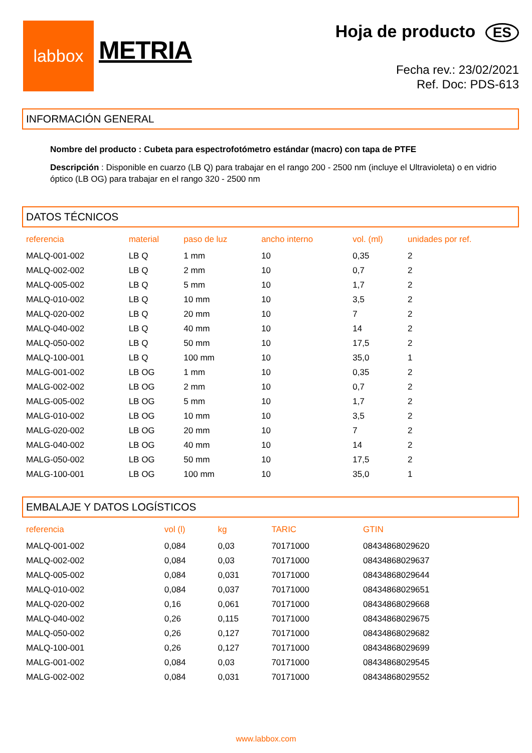labbox
METRIA
Hoja de producto ES
Fecha rev.: 23/02/2021
Ref. Doc: PDS-613
INFORMACIÓN GENERAL
Nombre del producto : Cubeta para espectrofotómetro estándar (macro) con tapa de PTFE
Descripción : Disponible en cuarzo (LB Q) para trabajar en el rango 200 - 2500 nm (incluye el Ultravioleta) o en vidrio óptico (LB OG) para trabajar en el rango 320 - 2500 nm
DATOS TÉCNICOS
| referencia | material | paso de luz | ancho interno | vol. (ml) | unidades por ref. |
| --- | --- | --- | --- | --- | --- |
| MALQ-001-002 | LB Q | 1 mm | 10 | 0,35 | 2 |
| MALQ-002-002 | LB Q | 2 mm | 10 | 0,7 | 2 |
| MALQ-005-002 | LB Q | 5 mm | 10 | 1,7 | 2 |
| MALQ-010-002 | LB Q | 10 mm | 10 | 3,5 | 2 |
| MALQ-020-002 | LB Q | 20 mm | 10 | 7 | 2 |
| MALQ-040-002 | LB Q | 40 mm | 10 | 14 | 2 |
| MALQ-050-002 | LB Q | 50 mm | 10 | 17,5 | 2 |
| MALQ-100-001 | LB Q | 100 mm | 10 | 35,0 | 1 |
| MALG-001-002 | LB OG | 1 mm | 10 | 0,35 | 2 |
| MALG-002-002 | LB OG | 2 mm | 10 | 0,7 | 2 |
| MALG-005-002 | LB OG | 5 mm | 10 | 1,7 | 2 |
| MALG-010-002 | LB OG | 10 mm | 10 | 3,5 | 2 |
| MALG-020-002 | LB OG | 20 mm | 10 | 7 | 2 |
| MALG-040-002 | LB OG | 40 mm | 10 | 14 | 2 |
| MALG-050-002 | LB OG | 50 mm | 10 | 17,5 | 2 |
| MALG-100-001 | LB OG | 100 mm | 10 | 35,0 | 1 |
EMBALAJE Y DATOS LOGÍSTICOS
| referencia | vol (l) | kg | TARIC | GTIN |
| --- | --- | --- | --- | --- |
| MALQ-001-002 | 0,084 | 0,03 | 70171000 | 08434868029620 |
| MALQ-002-002 | 0,084 | 0,03 | 70171000 | 08434868029637 |
| MALQ-005-002 | 0,084 | 0,031 | 70171000 | 08434868029644 |
| MALQ-010-002 | 0,084 | 0,037 | 70171000 | 08434868029651 |
| MALQ-020-002 | 0,16 | 0,061 | 70171000 | 08434868029668 |
| MALQ-040-002 | 0,26 | 0,115 | 70171000 | 08434868029675 |
| MALQ-050-002 | 0,26 | 0,127 | 70171000 | 08434868029682 |
| MALQ-100-001 | 0,26 | 0,127 | 70171000 | 08434868029699 |
| MALG-001-002 | 0,084 | 0,03 | 70171000 | 08434868029545 |
| MALG-002-002 | 0,084 | 0,031 | 70171000 | 08434868029552 |
www.labbox.com